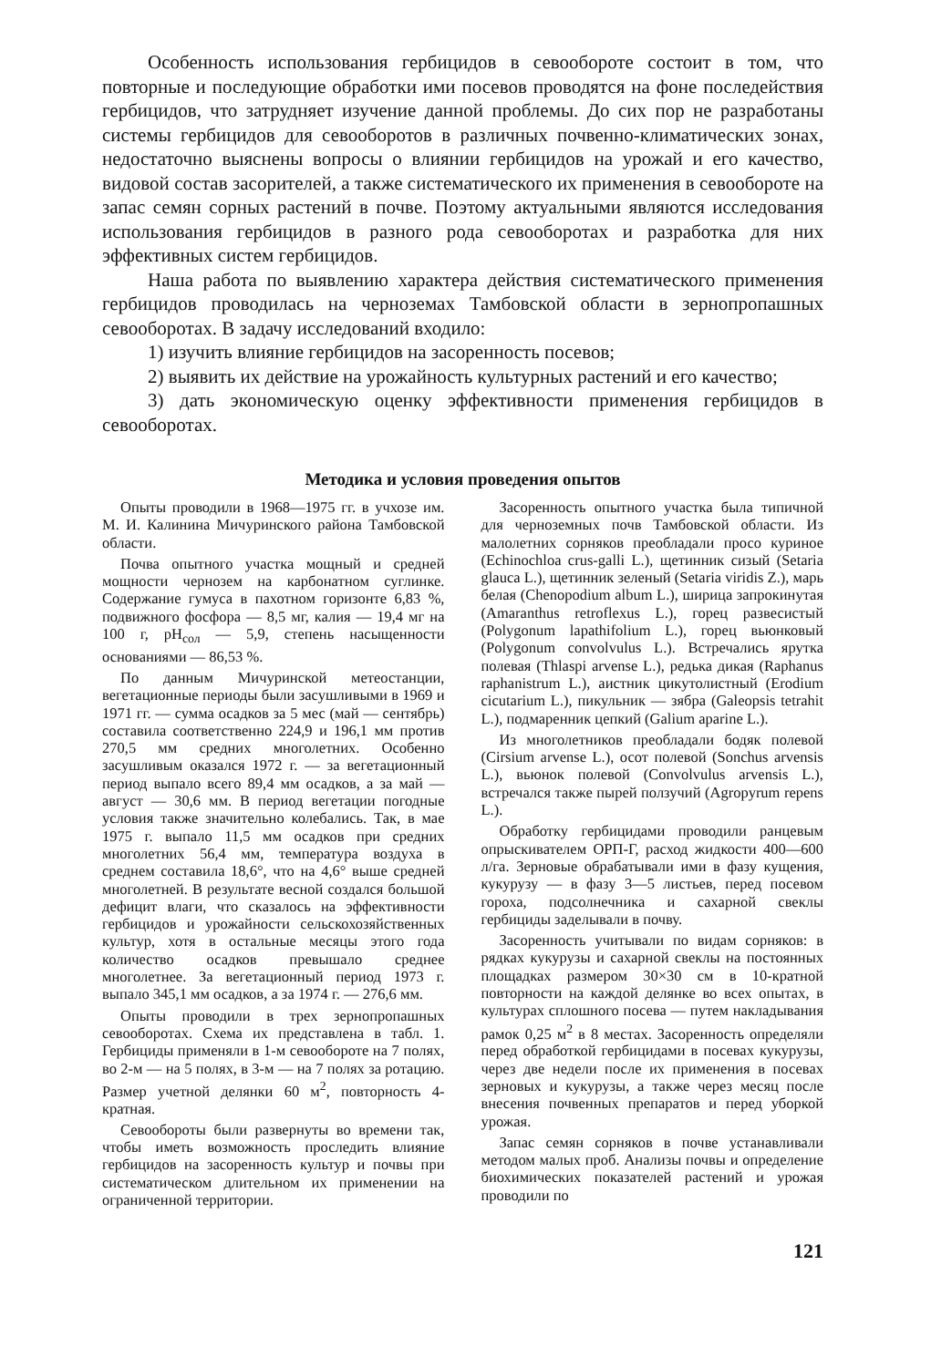Особенность использования гербицидов в севообороте состоит в том, что повторные и последующие обработки ими посевов проводятся на фоне последействия гербицидов, что затрудняет изучение данной проблемы. До сих пор не разработаны системы гербицидов для севооборотов в различных почвенно-климатических зонах, недостаточно выяснены вопросы о влиянии гербицидов на урожай и его качество, видовой состав засорителей, а также систематического их применения в севообороте на запас семян сорных растений в почве. Поэтому актуальными являются исследования использования гербицидов в разного рода севооборотах и разработка для них эффективных систем гербицидов.
Наша работа по выявлению характера действия систематического применения гербицидов проводилась на черноземах Тамбовской области в зернопропашных севооборотах. В задачу исследований входило:
1) изучить влияние гербицидов на засоренность посевов;
2) выявить их действие на урожайность культурных растений и его качество;
3) дать экономическую оценку эффективности применения гербицидов в севооборотах.
Методика и условия проведения опытов
Опыты проводили в 1968—1975 гг. в учхозе им. М. И. Калинина Мичуринского района Тамбовской области.
Почва опытного участка мощный и средней мощности чернозем на карбонатном суглинке. Содержание гумуса в пахотном горизонте 6,83 %, подвижного фосфора — 8,5 мг, калия — 19,4 мг на 100 г, pH<sub>сол</sub> — 5,9, степень насыщенности основаниями — 86,53 %.
По данным Мичуринской метеостанции, вегетационные периоды были засушливыми в 1969 и 1971 гг. — сумма осадков за 5 мес (май — сентябрь) составила соответственно 224,9 и 196,1 мм против 270,5 мм средних многолетних. Особенно засушливым оказался 1972 г. — за вегетационный период выпало всего 89,4 мм осадков, а за май — август — 30,6 мм. В период вегетации погодные условия также значительно колебались. Так, в мае 1975 г. выпало 11,5 мм осадков при средних многолетних 56,4 мм, температура воздуха в среднем составила 18,6°, что на 4,6° выше средней многолетней. В результате весной создался большой дефицит влаги, что сказалось на эффективности гербицидов и урожайности сельскохозяйственных культур, хотя в остальные месяцы этого года количество осадков превышало среднее многолетнее. За вегетационный период 1973 г. выпало 345,1 мм осадков, а за 1974 г. — 276,6 мм.
Опыты проводили в трех зернопропашных севооборотах. Схема их представлена в табл. 1. Гербициды применяли в 1-м севообороте на 7 полях, во 2-м — на 5 полях, в 3-м — на 7 полях за ротацию. Размер учетной делянки 60 м<sup>2</sup>, повторность 4-кратная.
Севообороты были развернуты во времени так, чтобы иметь возможность проследить влияние гербицидов на засоренность культур и почвы при систематическом длительном их применении на ограниченной территории.
Засоренность опытного участка была типичной для черноземных почв Тамбовской области. Из малолетних сорняков преобладали просо куриное (Echinochloa crus-galli L.), щетинник сизый (Setaria glauca L.), щетинник зеленый (Setaria viridis Z.), марь белая (Chenopodium album L.), ширица запрокинутая (Amaranthus retroflexus L.), горец развесистый (Polygonum lapathifolium L.), горец вьюнковый (Polygonum convolvulus L.). Встречались ярутка полевая (Thlaspi arvense L.), редька дикая (Raphanus raphanistrum L.), аистник цикутолистный (Erodium cicutarium L.), пикульник — зябра (Galeopsis tetrahit L.), подмаренник цепкий (Galium aparine L.).
Из многолетников преобладали бодяк полевой (Cirsium arvense L.), осот полевой (Sonchus arvensis L.), вьюнок полевой (Convolvulus arvensis L.), встречался также пырей ползучий (Agropyrum repens L.).
Обработку гербицидами проводили ранцевым опрыскивателем ОРП-Г, расход жидкости 400—600 л/га. Зерновые обрабатывали ими в фазу кущения, кукурузу — в фазу 3—5 листьев, перед посевом гороха, подсолнечника и сахарной свеклы гербициды заделывали в почву.
Засоренность учитывали по видам сорняков: в рядках кукурузы и сахарной свеклы на постоянных площадках размером 30×30 см в 10-кратной повторности на каждой делянке во всех опытах, в культурах сплошного посева — путем накладывания рамок 0,25 м<sup>2</sup> в 8 местах. Засоренность определяли перед обработкой гербицидами в посевах кукурузы, через две недели после их применения в посевах зерновых и кукурузы, а также через месяц после внесения почвенных препаратов и перед уборкой урожая.
Запас семян сорняков в почве устанавливали методом малых проб. Анализы почвы и определение биохимических показателей растений и урожая проводили по
121